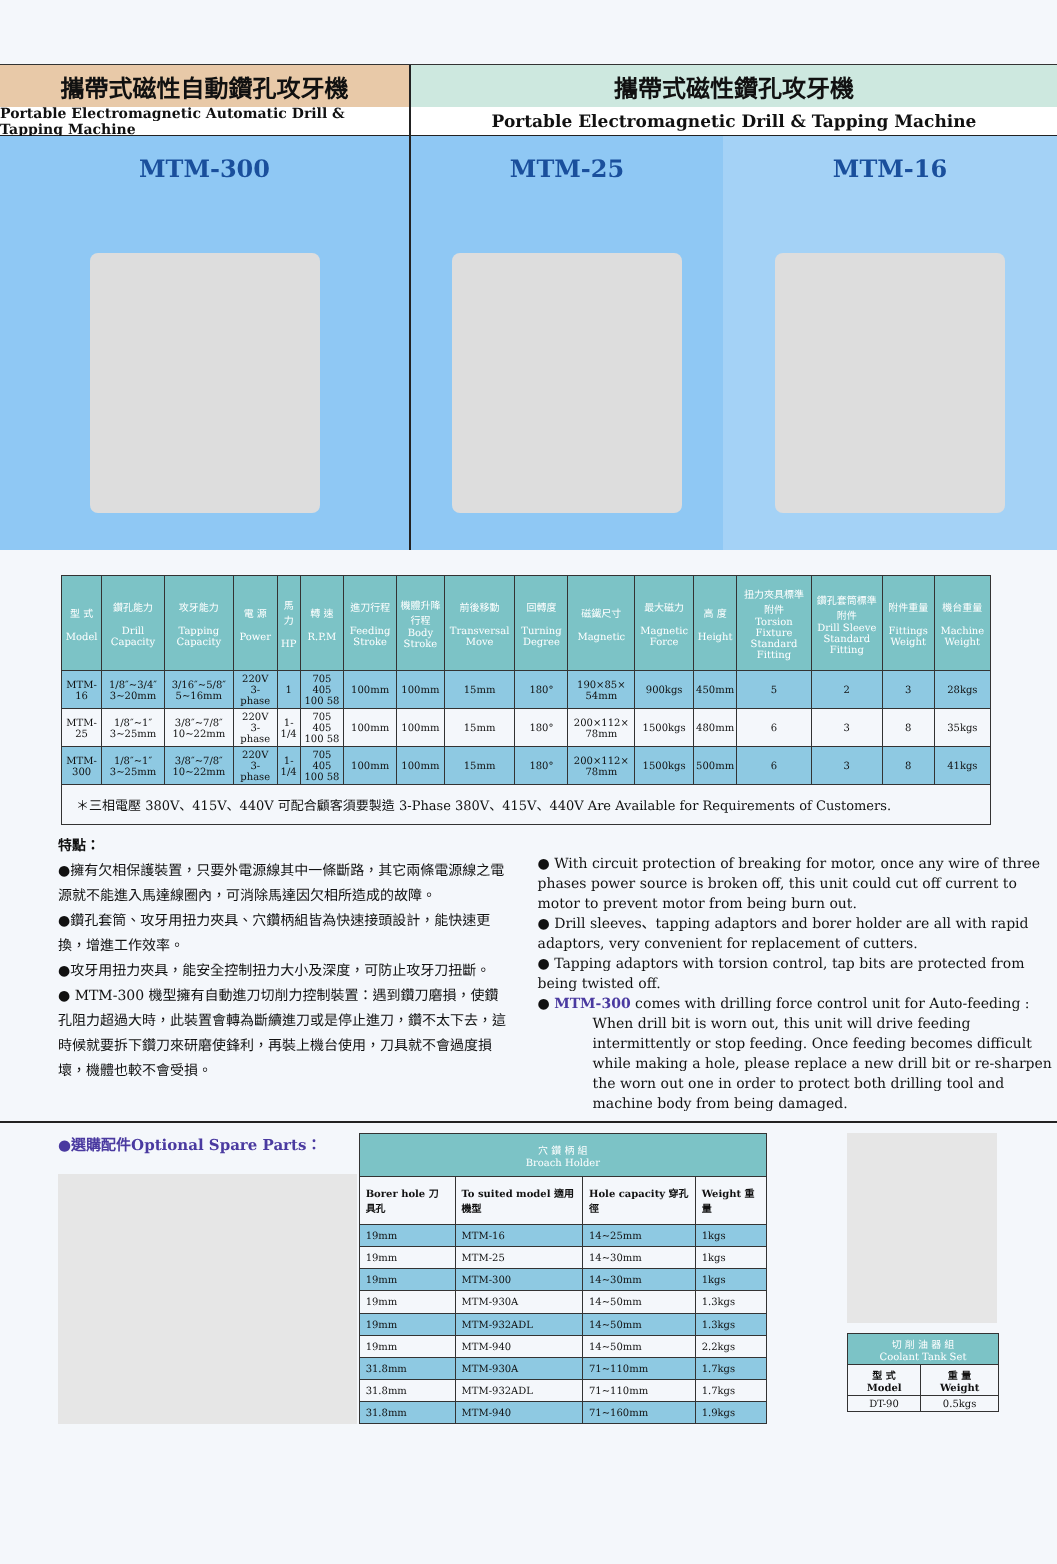攜帶式磁性自動鑽孔攻牙機
Portable Electromagnetic Automatic Drill & Tapping Machine
攜帶式磁性鑽孔攻牙機
Portable Electromagnetic Drill & Tapping Machine
MTM-300 MTM-25 MTM-16
| 型 式 Model | 鑽孔能力 Drill Capacity | 攻牙能力 Tapping Capacity | 電 源 Power | 馬 力 HP | 轉 速 R.P.M | 進刀行程 Feeding Stroke | 機體升降行程 Body Stroke | 前後移動 Transversal Move | 回轉度 Turning Degree | 磁鐵尺寸 Magnetic | 最大磁力 Magnetic Force | 高 度 Height | 扭力夾具標準附件 Torsion Fixture Standard Fitting | 鑽孔套筒標準附件 Drill Sleeve Standard Fitting | 附件重量 Fittings Weight | 機台重量 Machine Weight |
| --- | --- | --- | --- | --- | --- | --- | --- | --- | --- | --- | --- | --- | --- | --- | --- | --- |
| MTM-16 | 1/8″~3/4″ 3~20mm | 3/16″~5/8″ 5~16mm | 220V 3-phase | 1 | 705 405 100 58 | 100mm | 100mm | 15mm | 180° | 190×85× 54mm | 900kgs | 450mm | 5 | 2 | 3 | 28kgs |
| MTM-25 | 1/8″~1″ 3~25mm | 3/8″~7/8″ 10~22mm | 220V 3-phase | 1-1/4 | 705 405 100 58 | 100mm | 100mm | 15mm | 180° | 200×112× 78mm | 1500kgs | 480mm | 6 | 3 | 8 | 35kgs |
| MTM-300 | 1/8″~1″ 3~25mm | 3/8″~7/8″ 10~22mm | 220V 3-phase | 1-1/4 | 705 405 100 58 | 100mm | 100mm | 15mm | 180° | 200×112× 78mm | 1500kgs | 500mm | 6 | 3 | 8 | 41kgs |
| ＊三相電壓 380V、415V、440V 可配合顧客須要製造 3-Phase 380V、415V、440V Are Available for Requirements of Customers. | | | | | | | | | | | | | | | | |
特點：
●擁有欠相保護裝置，只要外電源線其中一條斷路，其它兩條電源線之電源就不能進入馬達線圈內，可消除馬達因欠相所造成的故障。
●鑽孔套筒、攻牙用扭力夾具、穴鑽柄組皆為快速接頭設計，能快速更換，增進工作效率。
●攻牙用扭力夾具，能安全控制扭力大小及深度，可防止攻牙刀扭斷。
● MTM-300 機型擁有自動進刀切削力控制裝置：遇到鑽刀磨損，使鑽孔阻力超過大時，此裝置會轉為斷續進刀或是停止進刀，鑽不太下去，這時候就要拆下鑽刀來研磨使鋒利，再裝上機台使用，刀具就不會過度損壞，機體也較不會受損。
● With circuit protection of breaking for motor, once any wire of three phases power source is broken off, this unit could cut off current to motor to prevent motor from being burn out.
● Drill sleeves、tapping adaptors and borer holder are all with rapid adaptors, very convenient for replacement of cutters.
● Tapping adaptors with torsion control, tap bits are protected from being twisted off.
● MTM-300 comes with drilling force control unit for Auto-feeding :
When drill bit is worn out, this unit will drive feeding intermittently or stop feeding. Once feeding becomes difficult while making a hole, please replace a new drill bit or re-sharpen the worn out one in order to protect both drilling tool and machine body from being damaged.
●選購配件Optional Spare Parts：
| 穴 鑽 柄 組 Broach Holder | | | |
| Borer hole 刀具孔 | To suited model 適用機型 | Hole capacity 穿孔徑 | Weight 重量 |
| 19mm | MTM-16 | 14~25mm | 1kgs |
| 19mm | MTM-25 | 14~30mm | 1kgs |
| 19mm | MTM-300 | 14~30mm | 1kgs |
| 19mm | MTM-930A | 14~50mm | 1.3kgs |
| 19mm | MTM-932ADL | 14~50mm | 1.3kgs |
| 19mm | MTM-940 | 14~50mm | 2.2kgs |
| 31.8mm | MTM-930A | 71~110mm | 1.7kgs |
| 31.8mm | MTM-932ADL | 71~110mm | 1.7kgs |
| 31.8mm | MTM-940 | 71~160mm | 1.9kgs |
| 切 削 油 器 組 Coolant Tank Set | |
| 型 式 Model | 重 量 Weight |
| DT-90 | 0.5kgs |